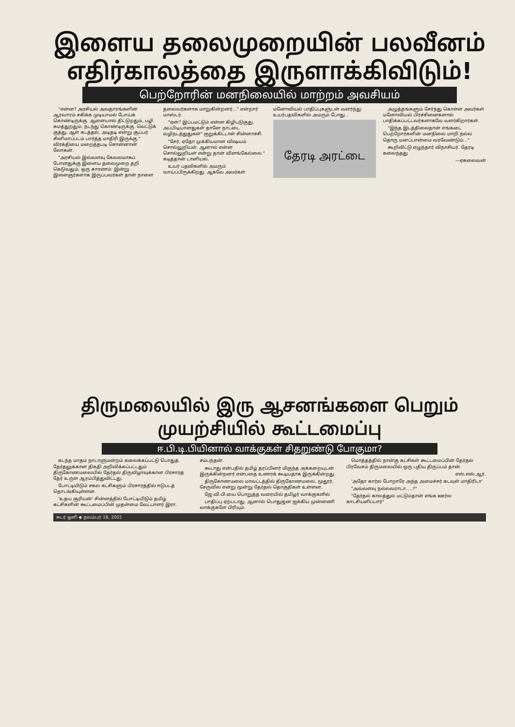இளைய தலைமுறையின் பலவீனம் எதிர்காலத்தை இருளாக்கிவிடும்!
பெற்றோரின் மனநிலையில் மாற்றம் அவசியம்
"என்ன? அரசியல் அவதாரங்களின் ஆரவாரம் சகிக்க முடியாமல் போய்க் கொண்டிருக்கு. ஆளையால் திட்டுறதும், பழி சுமத்துறதும், நடந்து கொண்டிருக்கு. வெட்டுக் குத்து, ஆள் கடத்தல், அடிதடி என்று சூப்பர் சினிமாப்படம் பார்த்த மாதிரி இருக்கு." விரக்தியை மறைத்தபடி சொன்னான் லோகன்.
"அரசியல் இவ்வளவு கேவலமாகப் போனதுக்கு இளைய தலைமுறை தறி கெடுவதும், ஒரு காரணம். இன்று இளைஞர்களாக இருப்பவர்கள் தான் நாளை தலைவர்களாக மாறுகின்றனர்..." என்றார் மாஸ்டர்.
"ஏன்? இப்பமட்டும் என்ன கிழிபடுகுது, அப்பிடியானதுகள் தானே நாட்டை வழிநடத்துதுகள்" குறுக்கிட்டாள் சின்னாச்சி.
"சேர், ஏதோ முக்கியமான விஷயம் சொல்லுறியள். ஆனால் என்ன சொல்லுறியள் என்று தான் விளங்கேல்லை." கடித்தான் டானியல்.
உயர் பதவிகளில் அமரும் வாய்ப்பிருக்கிறது. ஆகவே அவர்கள் மனோவியல் பாதிப்புகளுடன் வளர்ந்து உயர்பதவிகளில் அமரும் போது...
தேரடி அரட்டை
அழுத்தங்களும் சேர்ந்து கொள்ள அவர்கள் மனோவியல் பிரச்சினைகளால் பாதிக்கப்பட்டவர்களாகவே வளர்கிறார்கள்.
"இந்த இடத்திலைதான் எங்கடை பெற்றோர்களின் மனநிலை மாறி நல்ல தொரு மனப்பான்மை வரவேண்டும்..."
கூறிவிட்டு எழுந்தார் விநாசியர். தேரடி கலைந்தது
—ஏகலைவன்
திருமலையில் இரு ஆசனங்களை பெறும் முயற்சியில் கூட்டமைப்பு
ஈ.பி.டி.பியினால் வாக்குகள் சிதறுண்டு போகுமா?
கடந்த மாதம் நாடாளுமன்றம் கலைக்கப்பட்டு பொதுத் தேர்தலுக்கான திகதி அறிவிக்கப்பட்டதும் திருகோணமலையில் தேர்தல் திருவிழாவுக்கான பிரசாரத் தேர் உருள ஆரம்பித்துவிட்டது.
போட்டியிடும் சகல கட்சிகளும் பிரசாரத்தில் ஈடுபடத் தொடங்கியுள்ளன.
'உதய சூரியன்' சின்னத்தில் போட்டியிடும் தமிழ் கட்சிகளின் கூட்டமைப்பின் முதன்மை வேட்பாளர் இரா. சம்பந்தன்.
கூடாது என்பதில் தமிழ் தரப்பினர் மிகுந்த அக்கறையுடன் இருக்கின்றனர் என்பதை உணரக் கூடியதாக இருக்கின்றது.
திருகோணமலை மாவட்டத்தில் திருகோணமலை, மூதூர், சேருவில என்று மூன்று தேர்தல் தொகுதிகள் உள்ளன.
ஜே.வி.பி.யை பொறுத்த வரையில் தமிழர் வாக்குகளில்
பாதிப்பு ஏற்படாது. ஆனால் பொதுஜன ஐக்கிய முன்னணி வாக்குகளே பிரியும்.
மொத்தத்தில் நான்கு கட்சிகள் கூட்டமைப்பின் தேர்தல் பிரவேசம் திருமலையில் ஒரு புதிய திருப்பம் தான்.
எஸ்.எஸ்.ஆர்.
'அதோ கார்ல போறாரே அந்த அமைச்சர் கடவுள் மாதிரிடா'
"அவ்வளவு நல்லவராடா.....?"
"தேர்தல் காலத்துல மட்டும்தான் எங்க ஊர்ல காட்சியளிப்பார்"
சுடர் ஒளி ◆ நவம்பர் 18, 2001